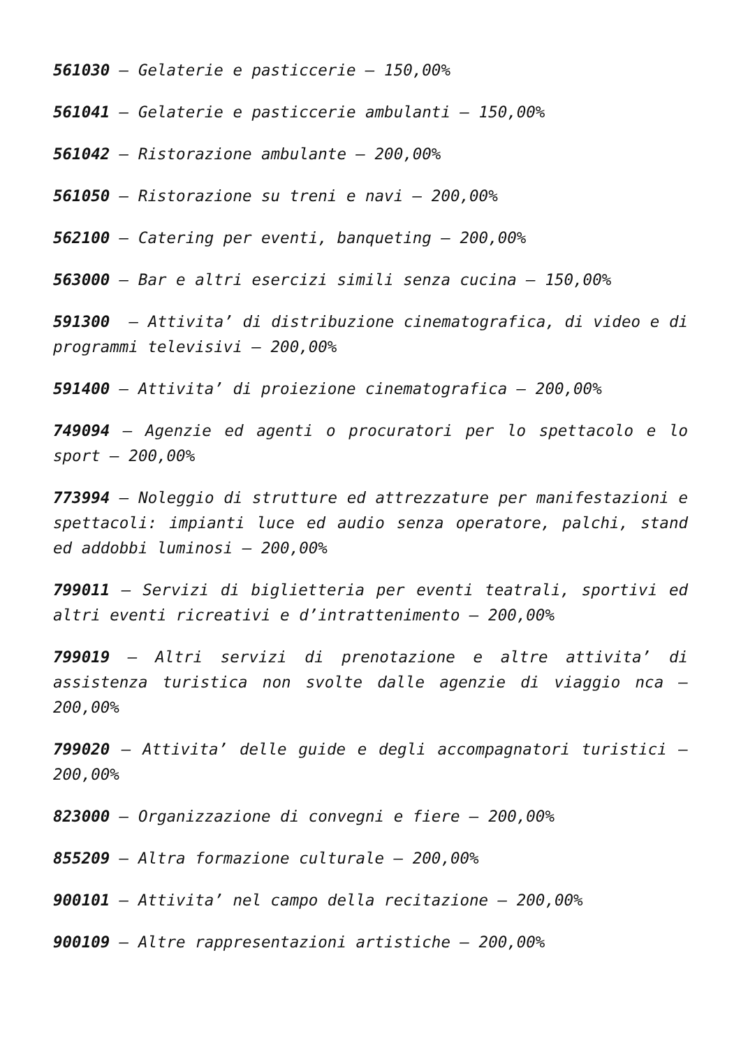561030 – Gelaterie e pasticcerie – 150,00%
561041 – Gelaterie e pasticcerie ambulanti – 150,00%
561042 – Ristorazione ambulante – 200,00%
561050 – Ristorazione su treni e navi – 200,00%
562100 – Catering per eventi, banqueting – 200,00%
563000 – Bar e altri esercizi simili senza cucina – 150,00%
591300 – Attivita’ di distribuzione cinematografica, di video e di programmi televisivi – 200,00%
591400 – Attivita’ di proiezione cinematografica – 200,00%
749094 – Agenzie ed agenti o procuratori per lo spettacolo e lo sport – 200,00%
773994 – Noleggio di strutture ed attrezzature per manifestazioni e spettacoli: impianti luce ed audio senza operatore, palchi, stand ed addobbi luminosi – 200,00%
799011 – Servizi di biglietteria per eventi teatrali, sportivi ed altri eventi ricreativi e d’intrattenimento – 200,00%
799019 – Altri servizi di prenotazione e altre attivita’ di assistenza turistica non svolte dalle agenzie di viaggio nca – 200,00%
799020 – Attivita’ delle guide e degli accompagnatori turistici – 200,00%
823000 – Organizzazione di convegni e fiere – 200,00%
855209 – Altra formazione culturale – 200,00%
900101 – Attivita’ nel campo della recitazione – 200,00%
900109 – Altre rappresentazioni artistiche – 200,00%